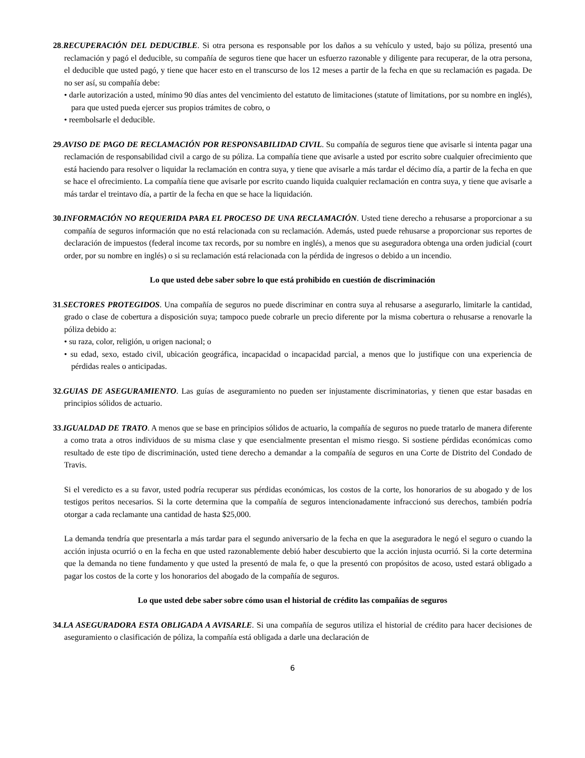28.RECUPERACIÓN DEL DEDUCIBLE. Si otra persona es responsable por los daños a su vehículo y usted, bajo su póliza, presentó una reclamación y pagó el deducible, su compañía de seguros tiene que hacer un esfuerzo razonable y diligente para recuperar, de la otra persona, el deducible que usted pagó, y tiene que hacer esto en el transcurso de los 12 meses a partir de la fecha en que su reclamación es pagada. De no ser así, su compañía debe:
• darle autorización a usted, mínimo 90 días antes del vencimiento del estatuto de limitaciones (statute of limitations, por su nombre en inglés), para que usted pueda ejercer sus propios trámites de cobro, o
• reembolsarle el deducible.
29.AVISO DE PAGO DE RECLAMACIÓN POR RESPONSABILIDAD CIVIL. Su compañía de seguros tiene que avisarle si intenta pagar una reclamación de responsabilidad civil a cargo de su póliza. La compañía tiene que avisarle a usted por escrito sobre cualquier ofrecimiento que está haciendo para resolver o liquidar la reclamación en contra suya, y tiene que avisarle a más tardar el décimo día, a partir de la fecha en que se hace el ofrecimiento. La compañía tiene que avisarle por escrito cuando liquida cualquier reclamación en contra suya, y tiene que avisarle a más tardar el treintavo día, a partir de la fecha en que se hace la liquidación.
30.INFORMACIÓN NO REQUERIDA PARA EL PROCESO DE UNA RECLAMACIÓN. Usted tiene derecho a rehusarse a proporcionar a su compañía de seguros información que no está relacionada con su reclamación. Además, usted puede rehusarse a proporcionar sus reportes de declaración de impuestos (federal income tax records, por su nombre en inglés), a menos que su aseguradora obtenga una orden judicial (court order, por su nombre en inglés) o si su reclamación está relacionada con la pérdida de ingresos o debido a un incendio.
Lo que usted debe saber sobre lo que está prohibido en cuestión de discriminación
31.SECTORES PROTEGIDOS. Una compañía de seguros no puede discriminar en contra suya al rehusarse a asegurarlo, limitarle la cantidad, grado o clase de cobertura a disposición suya; tampoco puede cobrarle un precio diferente por la misma cobertura o rehusarse a renovarle la póliza debido a:
• su raza, color, religión, u origen nacional; o
• su edad, sexo, estado civil, ubicación geográfica, incapacidad o incapacidad parcial, a menos que lo justifique con una experiencia de pérdidas reales o anticipadas.
32.GUIAS DE ASEGURAMIENTO. Las guías de aseguramiento no pueden ser injustamente discriminatorias, y tienen que estar basadas en principios sólidos de actuario.
33.IGUALDAD DE TRATO. A menos que se base en principios sólidos de actuario, la compañía de seguros no puede tratarlo de manera diferente a como trata a otros individuos de su misma clase y que esencialmente presentan el mismo riesgo. Si sostiene pérdidas económicas como resultado de este tipo de discriminación, usted tiene derecho a demandar a la compañía de seguros en una Corte de Distrito del Condado de Travis.
Si el veredicto es a su favor, usted podría recuperar sus pérdidas económicas, los costos de la corte, los honorarios de su abogado y de los testigos peritos necesarios. Si la corte determina que la compañía de seguros intencionadamente infraccionó sus derechos, también podría otorgar a cada reclamante una cantidad de hasta $25,000.
La demanda tendría que presentarla a más tardar para el segundo aniversario de la fecha en que la aseguradora le negó el seguro o cuando la acción injusta ocurrió o en la fecha en que usted razonablemente debió haber descubierto que la acción injusta ocurrió. Si la corte determina que la demanda no tiene fundamento y que usted la presentó de mala fe, o que la presentó con propósitos de acoso, usted estará obligado a pagar los costos de la corte y los honorarios del abogado de la compañía de seguros.
Lo que usted debe saber sobre cómo usan el historial de crédito las compañías de seguros
34.LA ASEGURADORA ESTA OBLIGADA A AVISARLE. Si una compañía de seguros utiliza el historial de crédito para hacer decisiones de aseguramiento o clasificación de póliza, la compañía está obligada a darle una declaración de
6